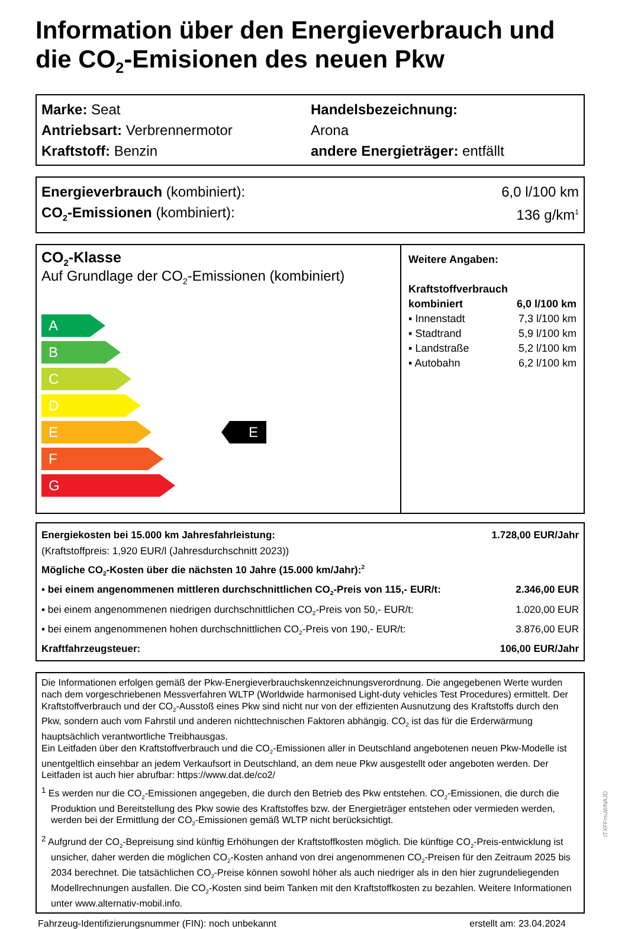Information über den Energieverbrauch und die CO<sub>2</sub>-Emisionen des neuen Pkw
Marke: Seat
Antriebsart: Verbrennermotor
Kraftstoff: Benzin
Handelsbezeichnung:
Arona
andere Energieträger: entfällt
Energieverbrauch (kombiniert): 6,0 l/100 km
CO<sub>2</sub>-Emissionen (kombiniert): 136 g/km<sup>1</sup>
CO<sub>2</sub>-Klasse
Auf Grundlage der CO<sub>2</sub>-Emissionen (kombiniert)
A
B
C
D
E
F
G
E
Weitere Angaben:
Kraftstoffverbrauch
kombiniert 6,0 l/100 km
▪ Innenstadt 7,3 l/100 km
▪ Stadtrand 5,9 l/100 km
▪ Landstraße 5,2 l/100 km
▪ Autobahn 6,2 l/100 km
Energiekosten bei 15.000 km Jahresfahrleistung: 1.728,00 EUR/Jahr
(Kraftstoffpreis: 1,920 EUR/l (Jahresdurchschnitt 2023))
Mögliche CO<sub>2</sub>-Kosten über die nächsten 10 Jahre (15.000 km/Jahr):<sup>2</sup>
▪ bei einem angenommenen mittleren durchschnittlichen CO<sub>2</sub>-Preis von 115,- EUR/t: 2.346,00 EUR
▪ bei einem angenommenen niedrigen durchschnittlichen CO<sub>2</sub>-Preis von 50,- EUR/t: 1.020,00 EUR
▪ bei einem angenommenen hohen durchschnittlichen CO<sub>2</sub>-Preis von 190,- EUR/t: 3.876,00 EUR
Kraftfahrzeugsteuer: 106,00 EUR/Jahr
Die Informationen erfolgen gemäß der Pkw-Energieverbrauchskennzeichnungsverordnung. Die angegebenen Werte wurden nach dem vorgeschriebenen Messverfahren WLTP (Worldwide harmonised Light-duty vehicles Test Procedures) ermittelt. Der Kraftstoffverbrauch und der CO<sub>2</sub>-Ausstoß eines Pkw sind nicht nur von der effizienten Ausnutzung des Kraftstoffs durch den Pkw, sondern auch vom Fahrstil und anderen nichttechnischen Faktoren abhängig. CO<sub>2</sub> ist das für die Erderwärmung hauptsächlich verantwortliche Treibhausgas.
Ein Leitfaden über den Kraftstoffverbrauch und die CO<sub>2</sub>-Emissionen aller in Deutschland angebotenen neuen Pkw-Modelle ist unentgeltlich einsehbar an jedem Verkaufsort in Deutschland, an dem neue Pkw ausgestellt oder angeboten werden. Der Leitfaden ist auch hier abrufbar: https://www.dat.de/co2/
<sup>1</sup> Es werden nur die CO<sub>2</sub>-Emissionen angegeben, die durch den Betrieb des Pkw entstehen. CO<sub>2</sub>-Emissionen, die durch die Produktion und Bereitstellung des Pkw sowie des Kraftstoffes bzw. der Energieträger entstehen oder vermieden werden, werden bei der Ermittlung der CO<sub>2</sub>-Emissionen gemäß WLTP nicht berücksichtigt.
<sup>2</sup> Aufgrund der CO<sub>2</sub>-Bepreisung sind künftig Erhöhungen der Kraftstoffkosten möglich. Die künftige CO<sub>2</sub>-Preis-entwicklung ist unsicher, daher werden die möglichen CO<sub>2</sub>-Kosten anhand von drei angenommenen CO<sub>2</sub>-Preisen für den Zeitraum 2025 bis 2034 berechnet. Die tatsächlichen CO<sub>2</sub>-Preise können sowohl höher als auch niedriger als in den hier zugrundeliegenden Modellrechnungen ausfallen. Die CO<sub>2</sub>-Kosten sind beim Tanken mit den Kraftstoffkosten zu bezahlen. Weitere Informationen unter www.alternativ-mobil.info.
Fahrzeug-Identifizierungsnummer (FIN): noch unbekannt erstellt am: 23.04.2024
ITXFFmuWNAJD